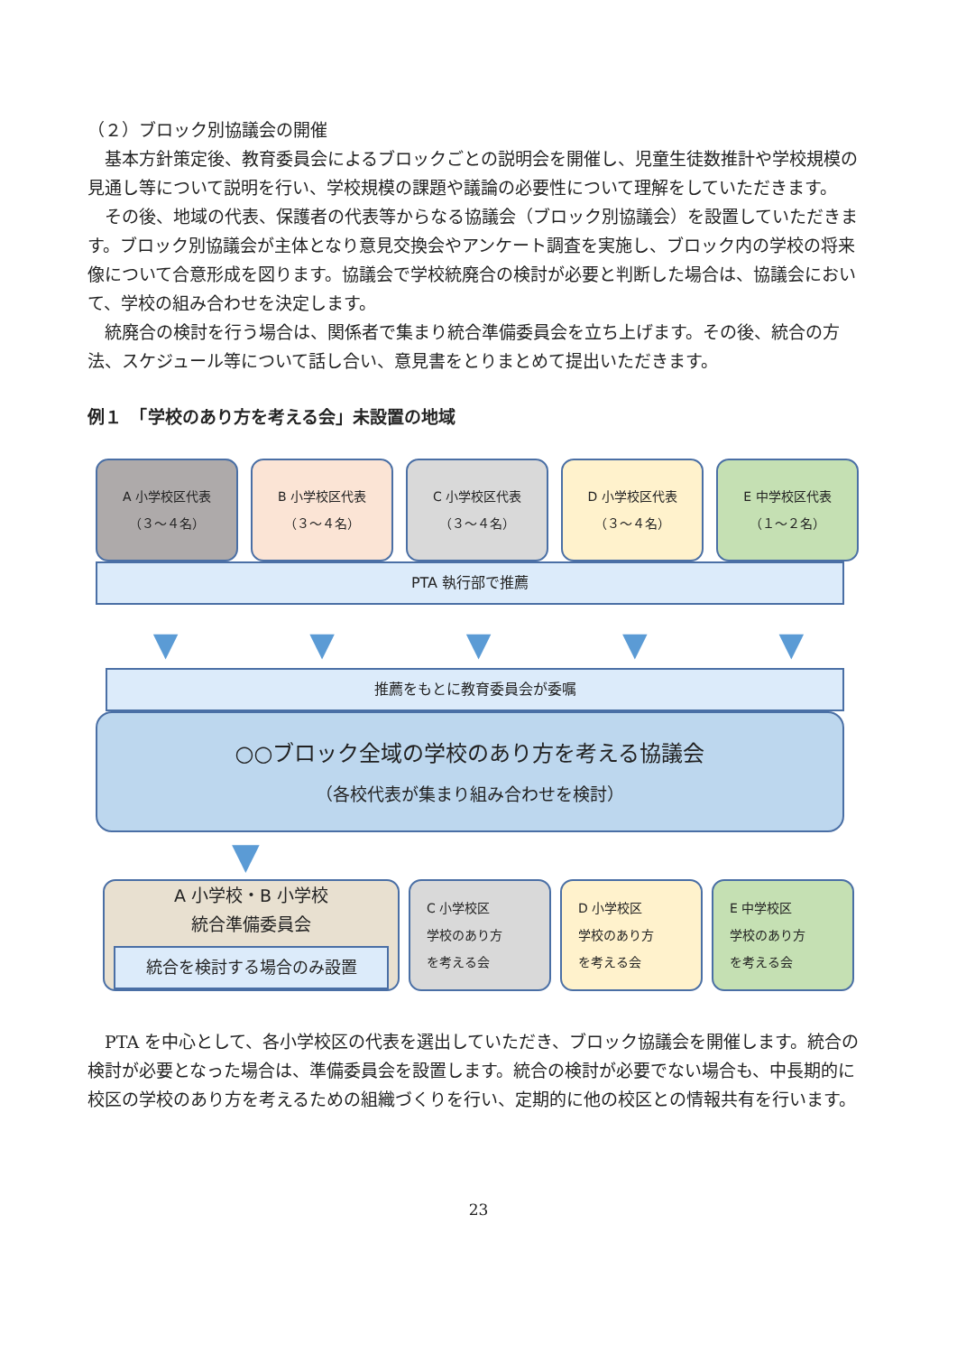（２）ブロック別協議会の開催
基本方針策定後、教育委員会によるブロックごとの説明会を開催し、児童生徒数推計や学校規模の見通し等について説明を行い、学校規模の課題や議論の必要性について理解をしていただきます。
その後、地域の代表、保護者の代表等からなる協議会（ブロック別協議会）を設置していただきます。ブロック別協議会が主体となり意見交換会やアンケート調査を実施し、ブロック内の学校の将来像について合意形成を図ります。協議会で学校統廃合の検討が必要と判断した場合は、協議会において、学校の組み合わせを決定します。
統廃合の検討を行う場合は、関係者で集まり統合準備委員会を立ち上げます。その後、統合の方法、スケジュール等について話し合い、意見書をとりまとめて提出いただきます。
例１　「学校のあり方を考える会」未設置の地域
A 小学校区代表
（３～４名）
B 小学校区代表
（３～４名）
C 小学校区代表
（３～４名）
D 小学校区代表
（３～４名）
E 中学校区代表
（１～２名）
PTA 執行部で推薦
▼ ▼ ▼ ▼ ▼
推薦をもとに教育委員会が委嘱
○○ブロック全域の学校のあり方を考える協議会
（各校代表が集まり組み合わせを検討）
▼
A 小学校・B 小学校
統合準備委員会
統合を検討する場合のみ設置
C 小学校区
学校のあり方
を考える会
D 小学校区
学校のあり方
を考える会
E 中学校区
学校のあり方
を考える会
PTA を中心として、各小学校区の代表を選出していただき、ブロック協議会を開催します。統合の検討が必要となった場合は、準備委員会を設置します。統合の検討が必要でない場合も、中長期的に校区の学校のあり方を考えるための組織づくりを行い、定期的に他の校区との情報共有を行います。
23